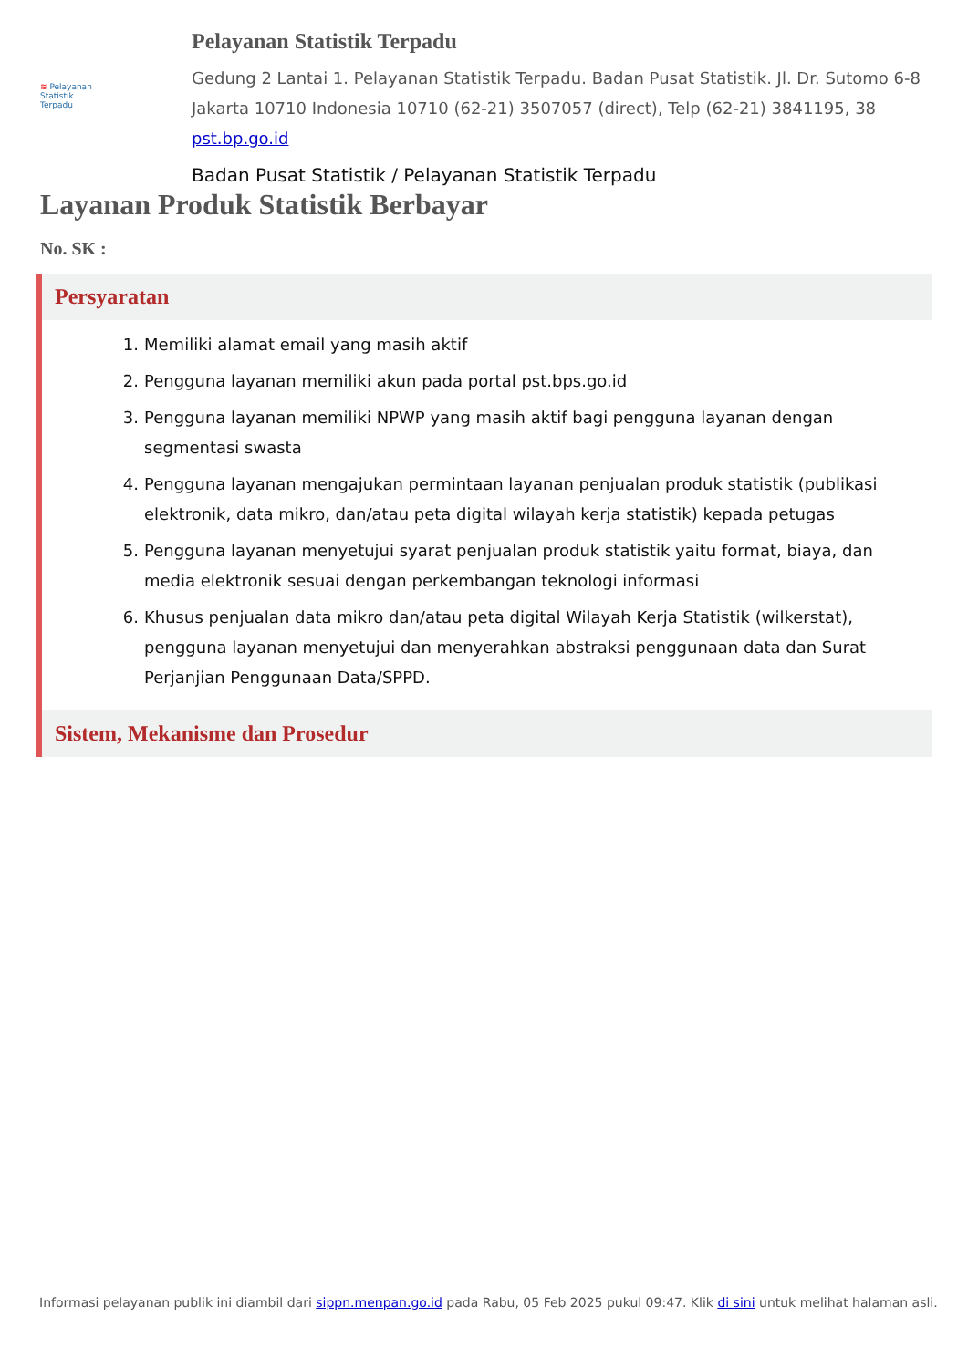≋ Pelayanan
Statistik
Terpadu
Pelayanan Statistik Terpadu
Gedung 2 Lantai 1. Pelayanan Statistik Terpadu. Badan Pusat Statistik. Jl. Dr. Sutomo 6-8 Jakarta 10710 Indonesia 10710 (62-21) 3507057 (direct), Telp (62-21) 3841195, 38
pst.bp.go.id
Badan Pusat Statistik / Pelayanan Statistik Terpadu
Layanan Produk Statistik Berbayar
No. SK :
Persyaratan
1. Memiliki alamat email yang masih aktif
2. Pengguna layanan memiliki akun pada portal pst.bps.go.id
3. Pengguna layanan memiliki NPWP yang masih aktif bagi pengguna layanan dengan segmentasi swasta
4. Pengguna layanan mengajukan permintaan layanan penjualan produk statistik (publikasi elektronik, data mikro, dan/atau peta digital wilayah kerja statistik) kepada petugas
5. Pengguna layanan menyetujui syarat penjualan produk statistik yaitu format, biaya, dan media elektronik sesuai dengan perkembangan teknologi informasi
6. Khusus penjualan data mikro dan/atau peta digital Wilayah Kerja Statistik (wilkerstat), pengguna layanan menyetujui dan menyerahkan abstraksi penggunaan data dan Surat Perjanjian Penggunaan Data/SPPD.
Sistem, Mekanisme dan Prosedur
Informasi pelayanan publik ini diambil dari sippn.menpan.go.id pada Rabu, 05 Feb 2025 pukul 09:47. Klik di sini untuk melihat halaman asli.